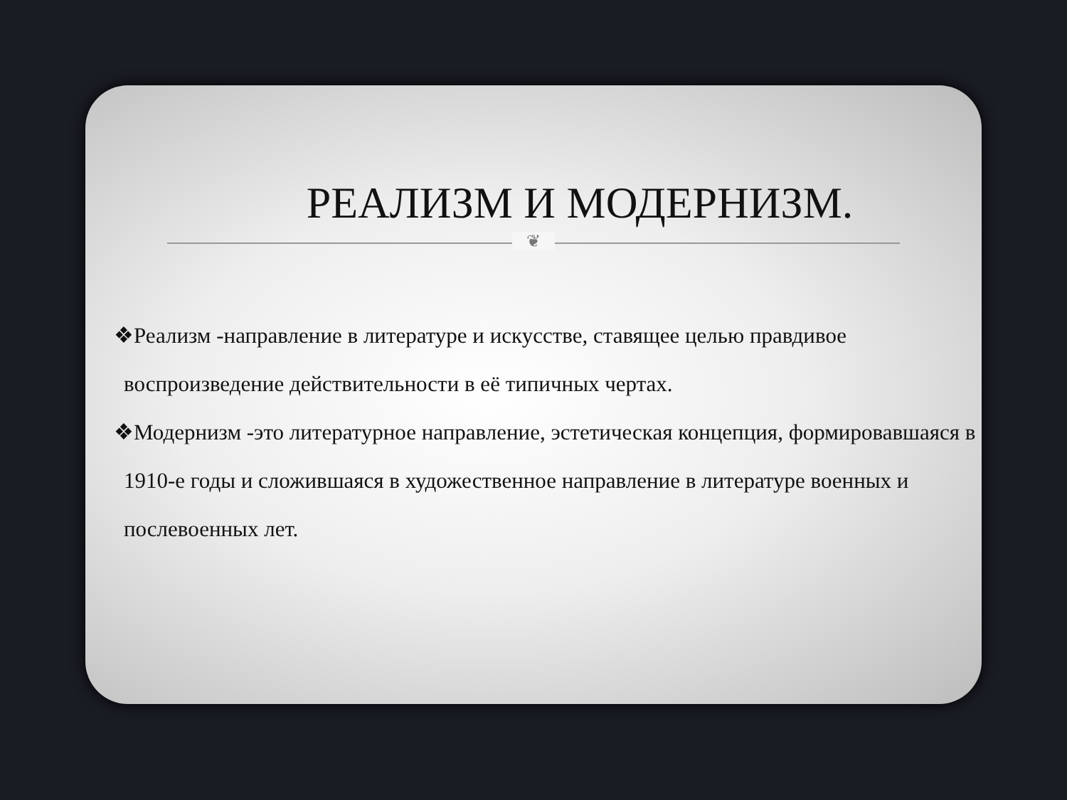РЕАЛИЗМ И МОДЕРНИЗМ.
❦
❖Реализм -направление в литературе и искусстве, ставящее целью правдивое воспроизведение действительности в её типичных чертах.
❖Модернизм -это литературное направление, эстетическая концепция, формировавшаяся в 1910-е годы и сложившаяся в художественное направление в литературе военных и послевоенных лет.